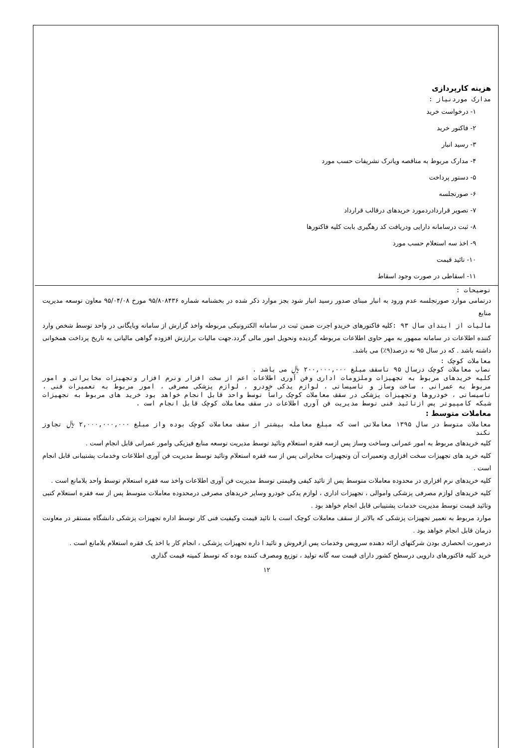هزینه کارپردازی
مدارک موردنیاز :
۱- درخواست خرید
۲- فاکتور خرید
۳- رسید انبار
۴- مدارک مربوط به مناقصه ویاترک تشریفات حسب مورد
۵- دستور پرداخت
۶- صورتجلسه
۷- تصویر قراردادردمورد خریدهای درقالب قرارداد
۸- ثبت درسامانه دارایی ودریافت کد رهگیری بابت کلیه فاکتورها
۹- اخذ سه استعلام حسب مورد
۱۰- تائید قیمت
۱۱- اسقاطی در صورت وجود اسقاط
توضیحات :
درتمامی موارد صورتجلسه عدم ورود به انبار مبنای صدور رسید انبار شود بجز موارد ذکر شده در بخشنامه شماره ۹۵/۸۰۸۴۳۶ مورخ ۹۵/۰۴/۰۸ معاون توسعه مدیریت منابع
مالیات از ابتدای سال ۹۳ : کلیه فاکتورهای خریدو اجرت ضمن ثبت در سامانه الکترونیکی مربوطه واخذ گزارش از سامانه وبایگانی در واحد توسط شخص وارد کننده اطلاعات در سامانه ممهور به مهر حاوی اطلاعات مربوطه گردیده وتحویل امور مالی گردد.جهت مالیات برارزش افزوده گواهی مالیاتی به تاریخ پرداخت همخوانی داشته باشد . که در سال ۹۵ نه درصد(۹٪) می باشد.
معاملات کوچک :
نصاب معاملات کوچک درسال ۹۵ تاسقف مبلغ ۲۰۰,۰۰۰,۰۰۰ ﷼ می باشد .
کلیه خریدهای مربوط به تجهیزات وملزومات اداری وفن آوری اطلاعات اعم از سخت افزار ونرم افزار وتجهیزات مخابراتی و امور مربوط به عمرانی ، ساخت وساز و تاسیساتی ، لوازم یدکی خودرو ، لوازم پزشکی مصرفی ، امور مربوط به تعمیرات فنی ، تاسیساتی ، خودروها وتجهیزات پزشکی در سقف معاملات کوچک راساً توسط واحد قابل انجام خواهد بود خرید های مربوط به تجهیزات شبکه کامپیوتر پس ازتائید فنی توسط مدیریت فن آوری اطلاعات در سقف معاملات کوچک قابل انجام است .
معاملات متوسط :
معاملات متوسط در سال ۱۳۹۵ معاملاتی است که مبلغ معامله بیشتر از سقف معاملات کوچک بوده واز مبلغ ۲,۰۰۰,۰۰۰,۰۰۰ ﷼ تجاوز نکند
کلیه خریدهای مربوط به امور عمرانی وساخت وساز پس ازسه فقره استعلام وتائید توسط مدیریت توسعه منابع فیزیکی وامور عمرانی قابل انجام است .
کلیه خرید های تجهیزات سخت افزاری وتعمیرات آن وتجهیزات مخابراتی پس از سه فقره استعلام وتائید توسط مدیریت فن آوری اطلاعات وخدمات پشتیبانی قابل انجام است .
کلیه خریدهای نرم افزاری در محدوده معاملات متوسط پس از تائید کیفی وقیمتی توسط مدیریت فن آوری اطلاعات واخذ سه فقره استعلام توسط واحد بلامانع است .
کلیه خریدهای لوازم مصرفی پزشکی واموالی ، تجهیزات اداری ، لوازم یدکی خودرو وسایر خریدهای مصرفی درمحدوده معاملات متوسط پس از سه فقره استعلام کتبی وتائید قیمت توسط مدیریت خدمات پشتیبانی قابل انجام خواهد بود .
موارد مربوط به تعمیر تجهیزات پزشکی که بالاتر از سقف معاملات کوچک است با تائید قیمت وکیفیت فنی کار توسط اداره تجهیزات پزشکی دانشگاه مستقر در معاونت درمان قابل انجام خواهد بود .
درصورت انحصاری بودن شرکتهای ارائه دهنده سرویس وخدمات پس ازفروش و تائید ا داره تجهیزات پزشکی ، انجام کار با اخذ یک فقره استعلام بلامانع است .
خرید کلیه فاکتورهای دارویی درسطح کشور دارای قیمت سه گانه تولید ، توزیع ومصرف کننده بوده که توسط کمیته قیمت گذاری
۱۲